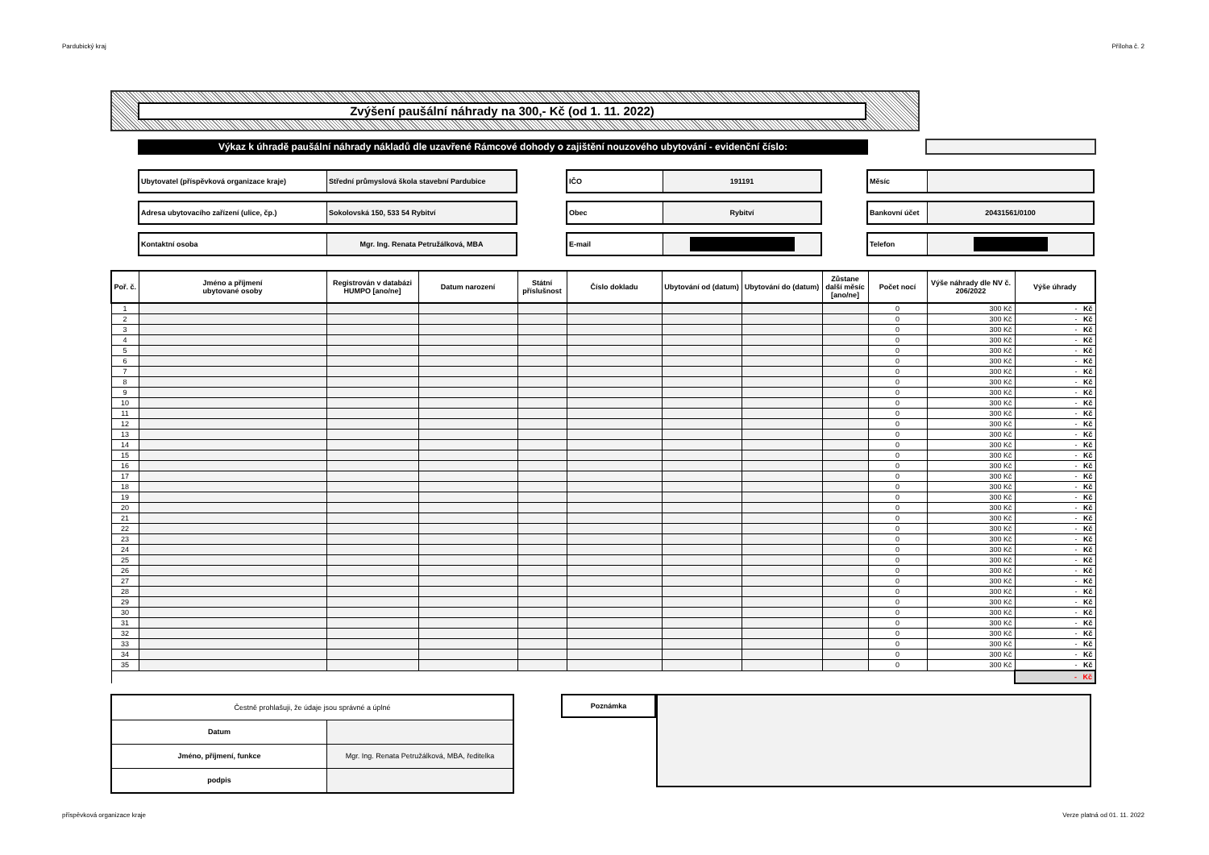Pardubický kraj Příloha č. 2
Zvýšení paušální náhrady na 300,- Kč (od 1. 11. 2022)
Výkaz k úhradě paušální náhrady nákladů dle uzavřené Rámcové dohody o zajištění nouzového ubytování - evidenční číslo:
Ubytovatel (příspěvková organizace kraje) Střední průmyslová škola stavební Pardubice
Adresa ubytovacího zařízení (ulice, čp.) Sokolovská 150, 533 54 Rybitví
Kontaktní osoba Mgr. Ing. Renata Petružálková, MBA
IČO 191191
Obec Rybitví
E-mail
Měsíc
Bankovní účet
20431561/0100
Telefon
| Poř. č. | Jméno a příjmení ubytované osoby | Registrován v databázi HUMPO [ano/ne] | Datum narození | Státní příslušnost | Číslo dokladu | Ubytování od (datum) | Ubytování do (datum) | Zůstane další měsíc [ano/ne] | Počet nocí | Výše náhrady dle NV č. 206/2022 | Výše úhrady |
| --- | --- | --- | --- | --- | --- | --- | --- | --- | --- | --- | --- |
| 1 | | | | | | | | | 0 | 300 Kč | - Kč |
| 2 | | | | | | | | | 0 | 300 Kč | - Kč |
| 3 | | | | | | | | | 0 | 300 Kč | - Kč |
| 4 | | | | | | | | | 0 | 300 Kč | - Kč |
| 5 | | | | | | | | | 0 | 300 Kč | - Kč |
| 6 | | | | | | | | | 0 | 300 Kč | - Kč |
| 7 | | | | | | | | | 0 | 300 Kč | - Kč |
| 8 | | | | | | | | | 0 | 300 Kč | - Kč |
| 9 | | | | | | | | | 0 | 300 Kč | - Kč |
| 10 | | | | | | | | | 0 | 300 Kč | - Kč |
| 11 | | | | | | | | | 0 | 300 Kč | - Kč |
| 12 | | | | | | | | | 0 | 300 Kč | - Kč |
| 13 | | | | | | | | | 0 | 300 Kč | - Kč |
| 14 | | | | | | | | | 0 | 300 Kč | - Kč |
| 15 | | | | | | | | | 0 | 300 Kč | - Kč |
| 16 | | | | | | | | | 0 | 300 Kč | - Kč |
| 17 | | | | | | | | | 0 | 300 Kč | - Kč |
| 18 | | | | | | | | | 0 | 300 Kč | - Kč |
| 19 | | | | | | | | | 0 | 300 Kč | - Kč |
| 20 | | | | | | | | | 0 | 300 Kč | - Kč |
| 21 | | | | | | | | | 0 | 300 Kč | - Kč |
| 22 | | | | | | | | | 0 | 300 Kč | - Kč |
| 23 | | | | | | | | | 0 | 300 Kč | - Kč |
| 24 | | | | | | | | | 0 | 300 Kč | - Kč |
| 25 | | | | | | | | | 0 | 300 Kč | - Kč |
| 26 | | | | | | | | | 0 | 300 Kč | - Kč |
| 27 | | | | | | | | | 0 | 300 Kč | - Kč |
| 28 | | | | | | | | | 0 | 300 Kč | - Kč |
| 29 | | | | | | | | | 0 | 300 Kč | - Kč |
| 30 | | | | | | | | | 0 | 300 Kč | - Kč |
| 31 | | | | | | | | | 0 | 300 Kč | - Kč |
| 32 | | | | | | | | | 0 | 300 Kč | - Kč |
| 33 | | | | | | | | | 0 | 300 Kč | - Kč |
| 34 | | | | | | | | | 0 | 300 Kč | - Kč |
| 35 | | | | | | | | | 0 | 300 Kč | - Kč |
| | | | | | | | | | | | - Kč |
| Čestně prohlašuji, že údaje jsou správné a úplné | |
| Datum | |
| Jméno, příjmení, funkce | Mgr. Ing. Renata Petružálková, MBA, ředitelka |
| podpis | |
Poznámka
příspěvková organizace kraje Verze platná od 01. 11. 2022